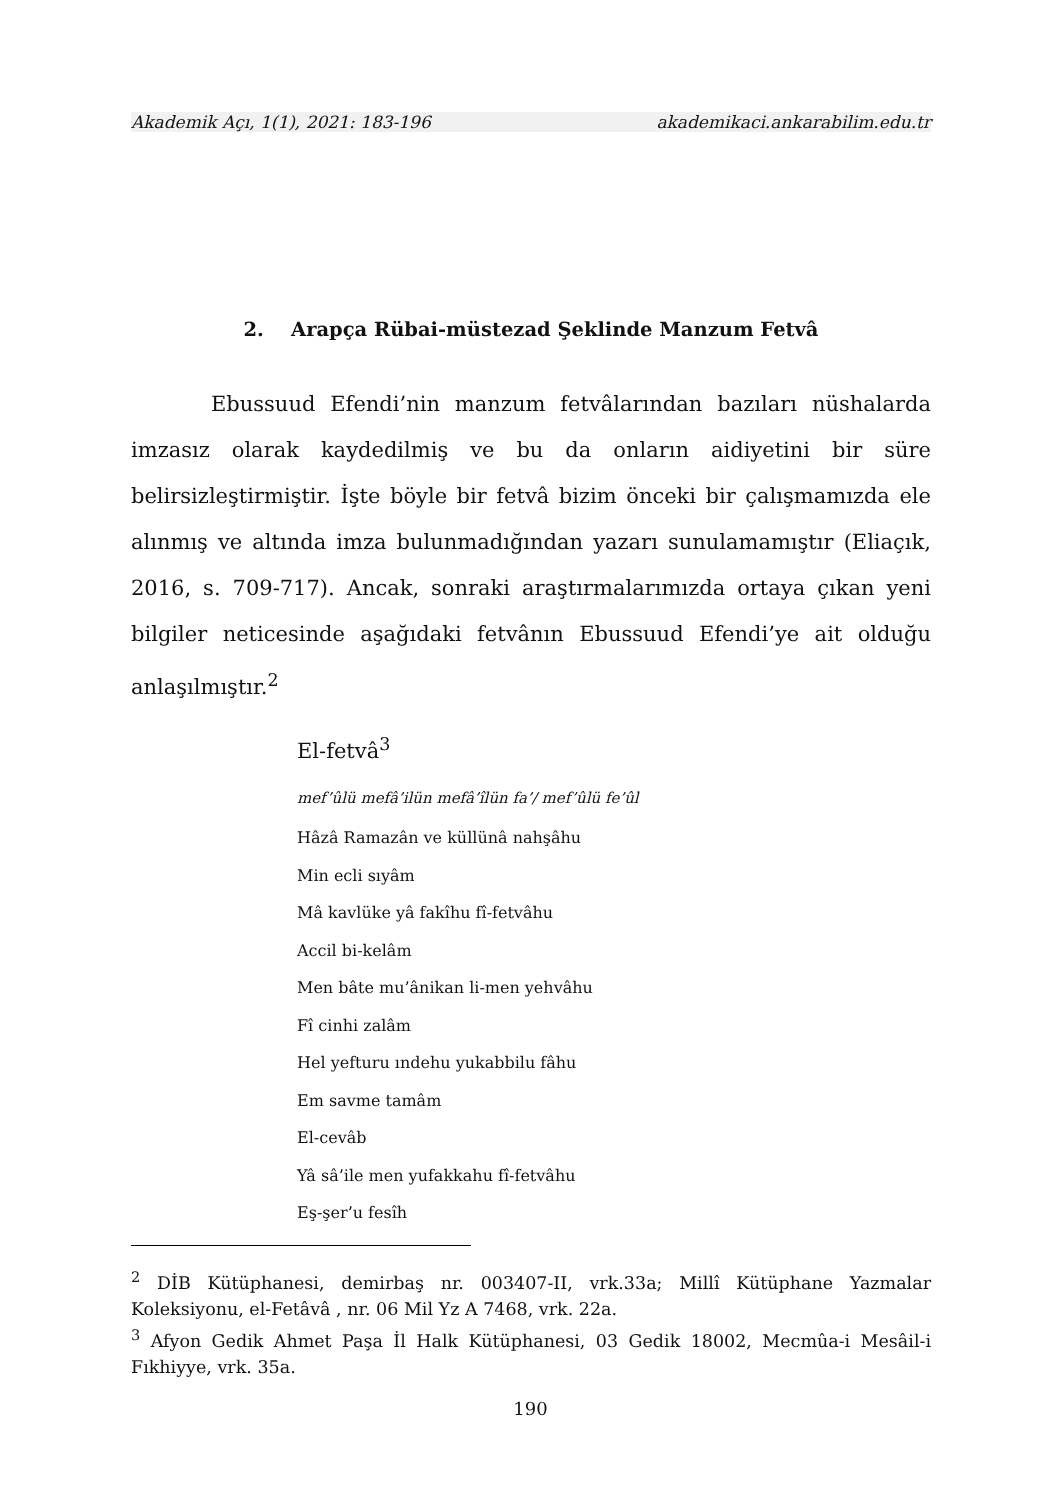Akademik Açı, 1(1), 2021: 183-196 akademikaci.ankarabilim.edu.tr
2. Arapça Rübai-müstezad Şeklinde Manzum Fetvâ
Ebussuud Efendi’nin manzum fetvâlarından bazıları nüshalarda imzasız olarak kaydedilmiş ve bu da onların aidiyetini bir süre belirsizleştirmiştir. İşte böyle bir fetvâ bizim önceki bir çalışmamızda ele alınmış ve altında imza bulunmadığından yazarı sunulamamıştır (Eliaçık, 2016, s. 709-717). Ancak, sonraki araştırmalarımızda ortaya çıkan yeni bilgiler neticesinde aşağıdaki fetvânın Ebussuud Efendi’ye ait olduğu anlaşılmıştır.<sup>2</sup>
El-fetvâ<sup>3</sup>
mef’ûlü mefâ’ilün mefâ’îlün fa’/ mef’ûlü fe’ûl
Hâzâ Ramazân ve küllünâ nahşâhu
Min ecli sıyâm
Mâ kavlüke yâ fakîhu fî-fetvâhu
Accil bi-kelâm
Men bâte mu’ânikan li-men yehvâhu
Fî cinhi zalâm
Hel yefturu ındehu yukabbilu fâhu
Em savme tamâm
El-cevâb
Yâ sâ’ile men yufakkahu fî-fetvâhu
Eş-şer’u fesîh
<sup>2</sup> DİB Kütüphanesi, demirbaş nr. 003407-II, vrk.33a; Millî Kütüphane Yazmalar Koleksiyonu, el-Fetâvâ , nr. 06 Mil Yz A 7468, vrk. 22a.
<sup>3</sup> Afyon Gedik Ahmet Paşa İl Halk Kütüphanesi, 03 Gedik 18002, Mecmûa-i Mesâil-i Fıkhiyye, vrk. 35a.
190